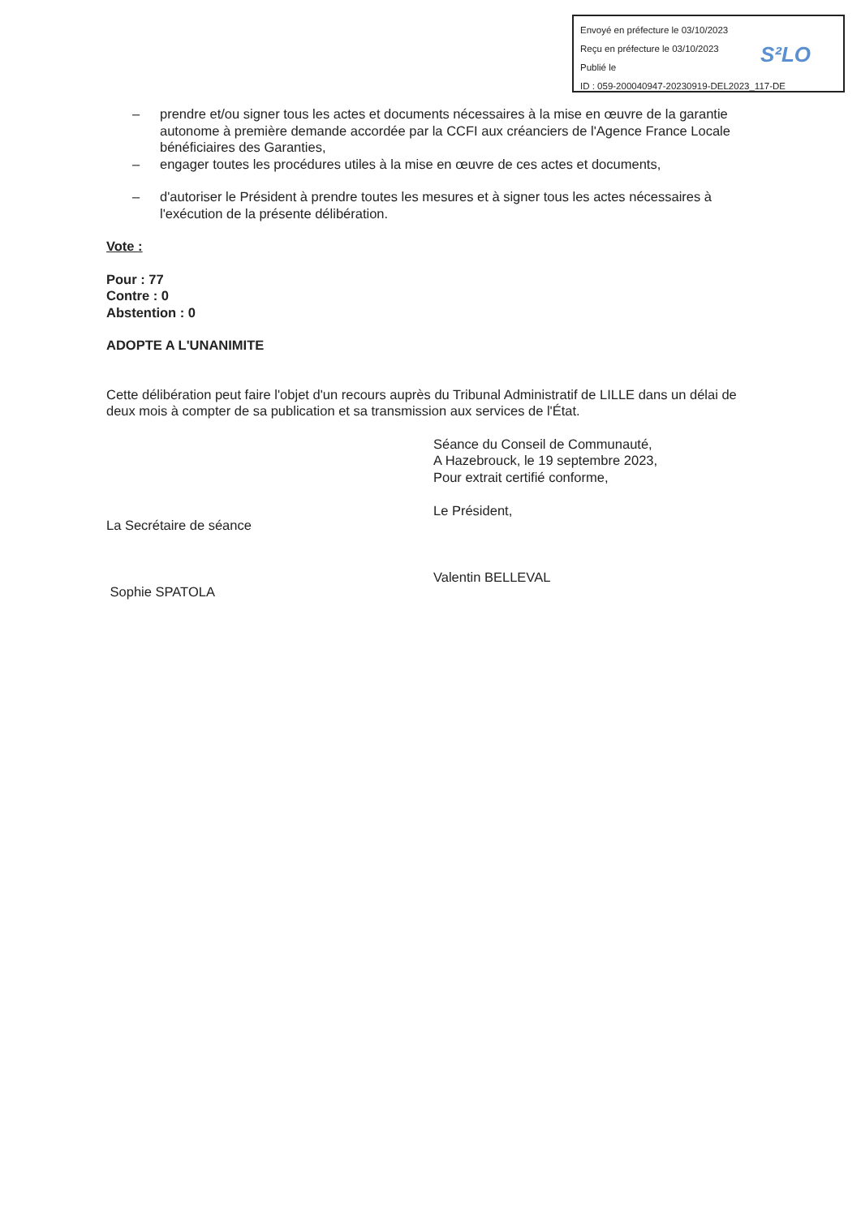Envoyé en préfecture le 03/10/2023
Reçu en préfecture le 03/10/2023
Publié le
ID : 059-200040947-20230919-DEL2023_117-DE
S²LO
– prendre et/ou signer tous les actes et documents nécessaires à la mise en œuvre de la garantie autonome à première demande accordée par la CCFI aux créanciers de l'Agence France Locale bénéficiaires des Garanties,
– engager toutes les procédures utiles à la mise en œuvre de ces actes et documents,
– d'autoriser le Président à prendre toutes les mesures et à signer tous les actes nécessaires à l'exécution de la présente délibération.
Vote :
Pour : 77
Contre : 0
Abstention : 0
ADOPTE A L'UNANIMITE
Cette délibération peut faire l'objet d'un recours auprès du Tribunal Administratif de LILLE dans un délai de deux mois à compter de sa publication et sa transmission aux services de l'État.
La Secrétaire de séance
Sophie SPATOLA
Séance du Conseil de Communauté,
A Hazebrouck, le 19 septembre 2023,
Pour extrait certifié conforme,
Le Président,
Valentin BELLEVAL